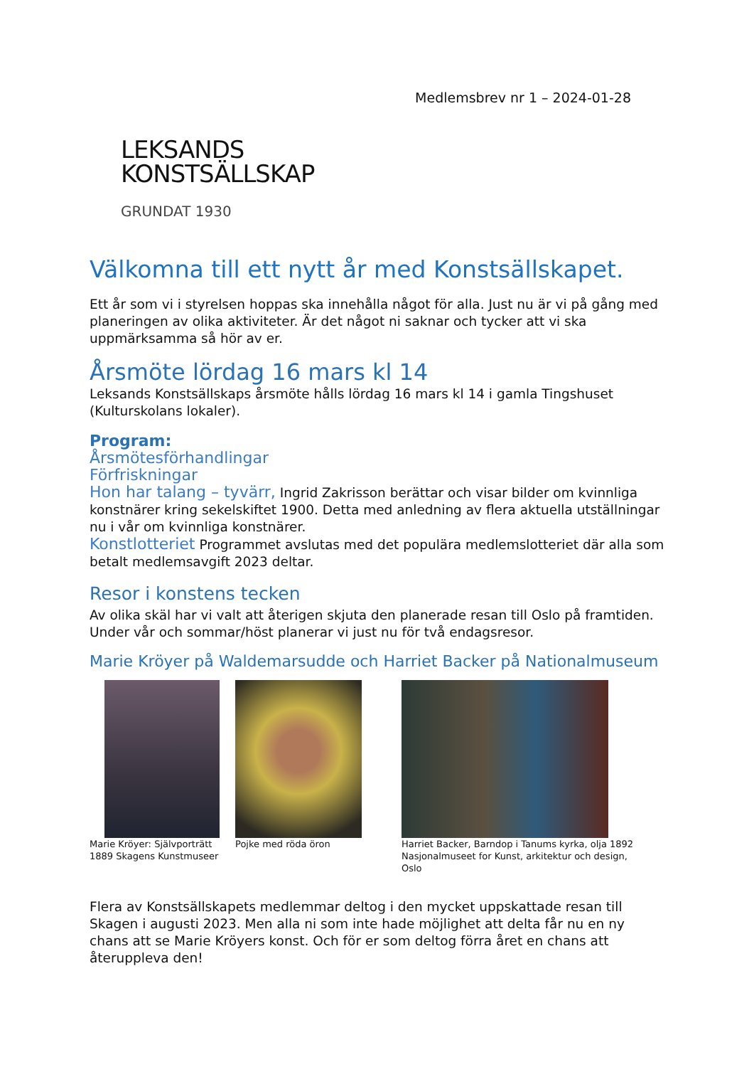Medlemsbrev nr 1 – 2024-01-28
LEKSANDS
KONSTSÄLLSKAP
GRUNDAT 1930
Välkomna till ett nytt år med Konstsällskapet.
Ett år som vi i styrelsen hoppas ska innehålla något för alla. Just nu är vi på gång med planeringen av olika aktiviteter. Är det något ni saknar och tycker att vi ska uppmärksamma så hör av er.
Årsmöte lördag 16 mars kl 14
Leksands Konstsällskaps årsmöte hålls lördag 16 mars kl 14 i gamla Tingshuset (Kulturskolans lokaler).
Program:
Årsmötesförhandlingar
Förfriskningar
Hon har talang – tyvärr, Ingrid Zakrisson berättar och visar bilder om kvinnliga konstnärer kring sekelskiftet 1900. Detta med anledning av flera aktuella utställningar nu i vår om kvinnliga konstnärer.
Konstlotteriet Programmet avslutas med det populära medlemslotteriet där alla som betalt medlemsavgift 2023 deltar.
Resor i konstens tecken
Av olika skäl har vi valt att återigen skjuta den planerade resan till Oslo på framtiden. Under vår och sommar/höst planerar vi just nu för två endagsresor.
Marie Kröyer på Waldemarsudde och Harriet Backer på Nationalmuseum
Marie Kröyer: Självporträtt 1889 Skagens Kunstmuseer
Pojke med röda öron Harriet Backer, Barndop i Tanums kyrka, olja 1892 Nasjonalmuseet for Kunst, arkitektur och design, Oslo
Flera av Konstsällskapets medlemmar deltog i den mycket uppskattade resan till Skagen i augusti 2023. Men alla ni som inte hade möjlighet att delta får nu en ny chans att se Marie Kröyers konst. Och för er som deltog förra året en chans att återuppleva den!